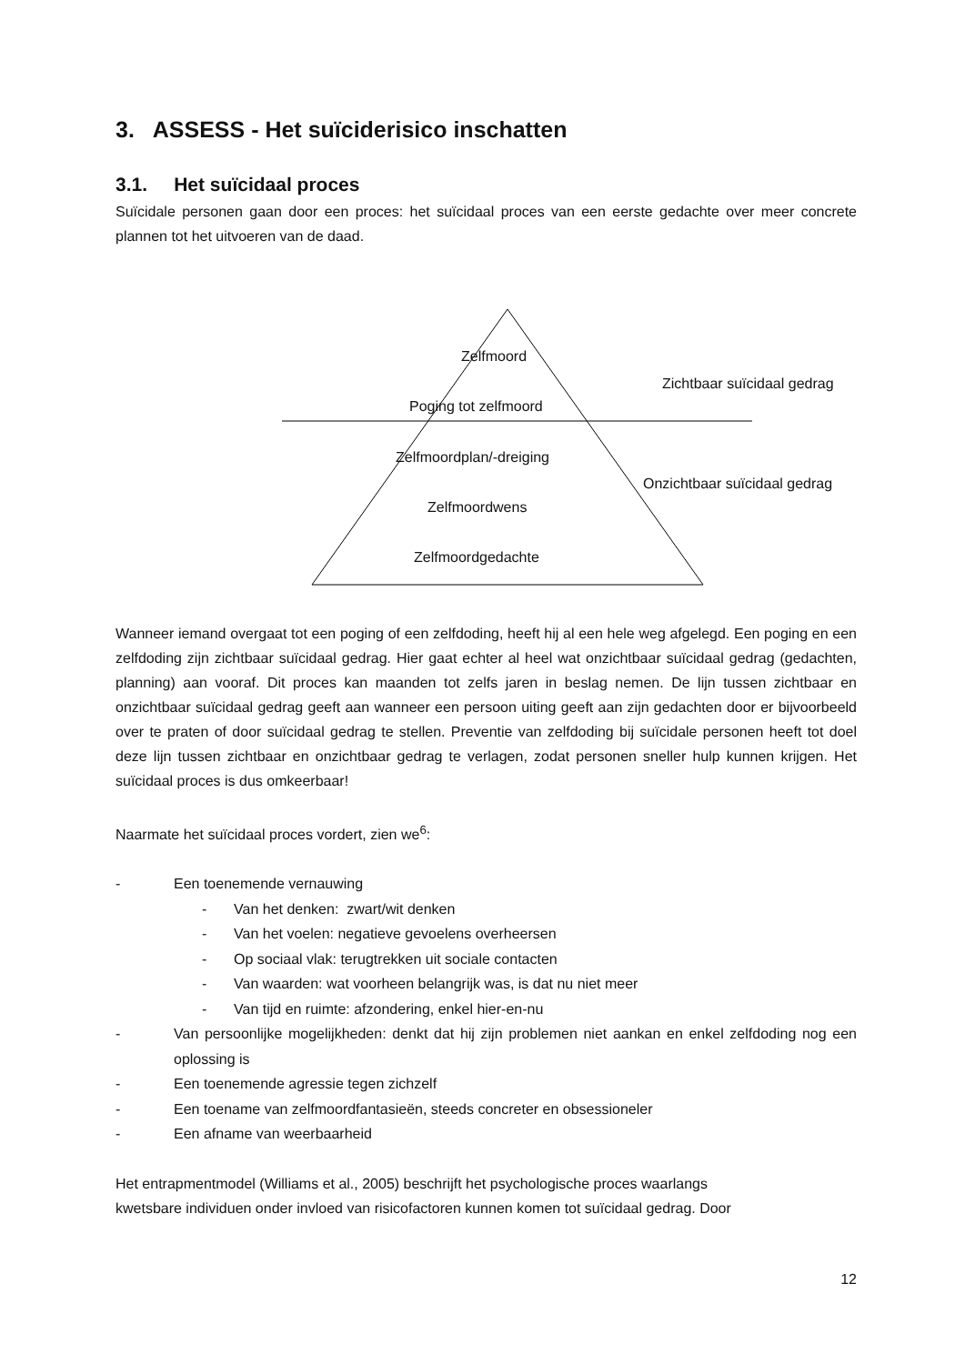3. ASSESS - Het suïciderisico inschatten
3.1. Het suïcidaal proces
Suïcidale personen gaan door een proces: het suïcidaal proces van een eerste gedachte over meer concrete plannen tot het uitvoeren van de daad.
Zelfmoord
Zichtbaar suïcidaal gedrag
Poging tot zelfmoord
Zelfmoordplan/-dreiging
Onzichtbaar suïcidaal gedrag
Zelfmoordwens
Zelfmoordgedachte
Wanneer iemand overgaat tot een poging of een zelfdoding, heeft hij al een hele weg afgelegd. Een poging en een zelfdoding zijn zichtbaar suïcidaal gedrag. Hier gaat echter al heel wat onzichtbaar suïcidaal gedrag (gedachten, planning) aan vooraf. Dit proces kan maanden tot zelfs jaren in beslag nemen. De lijn tussen zichtbaar en onzichtbaar suïcidaal gedrag geeft aan wanneer een persoon uiting geeft aan zijn gedachten door er bijvoorbeeld over te praten of door suïcidaal gedrag te stellen. Preventie van zelfdoding bij suïcidale personen heeft tot doel deze lijn tussen zichtbaar en onzichtbaar gedrag te verlagen, zodat personen sneller hulp kunnen krijgen. Het suïcidaal proces is dus omkeerbaar!
Naarmate het suïcidaal proces vordert, zien we<sup>6</sup>:
- Een toenemende vernauwing
- Van het denken: zwart/wit denken
- Van het voelen: negatieve gevoelens overheersen
- Op sociaal vlak: terugtrekken uit sociale contacten
- Van waarden: wat voorheen belangrijk was, is dat nu niet meer
- Van tijd en ruimte: afzondering, enkel hier-en-nu
- Van persoonlijke mogelijkheden: denkt dat hij zijn problemen niet aankan en enkel zelfdoding nog een oplossing is
- Een toenemende agressie tegen zichzelf
- Een toename van zelfmoordfantasieën, steeds concreter en obsessioneler
- Een afname van weerbaarheid
Het entrapmentmodel (Williams et al., 2005) beschrijft het psychologische proces waarlangs
kwetsbare individuen onder invloed van risicofactoren kunnen komen tot suïcidaal gedrag. Door
12